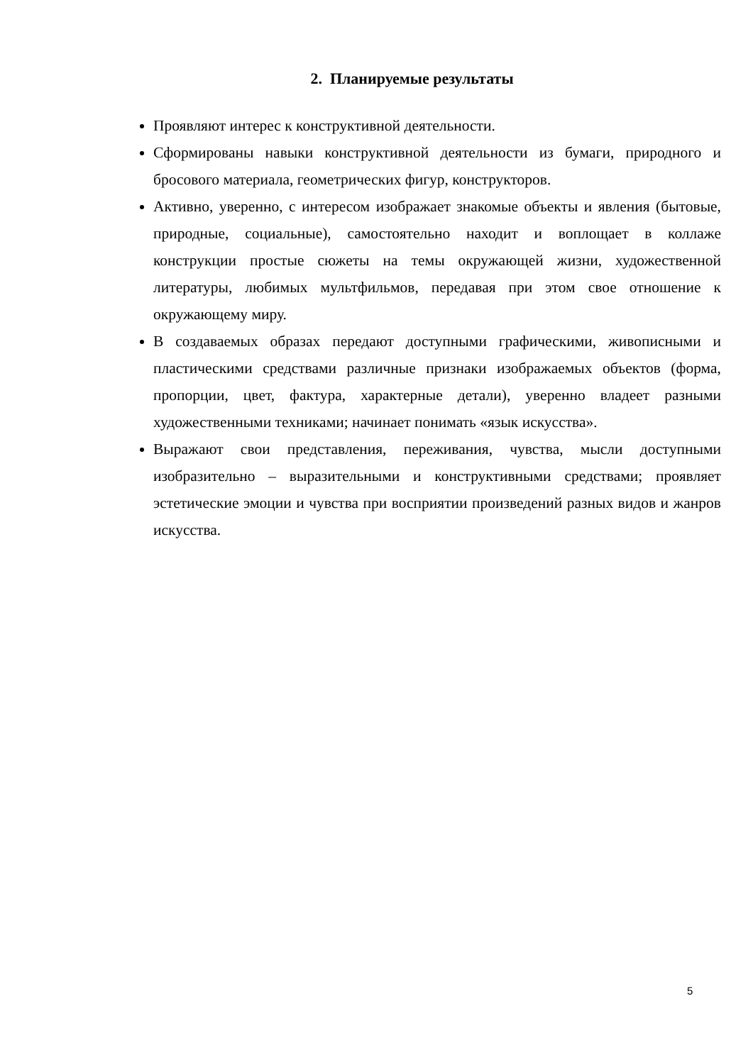2. Планируемые результаты
Проявляют интерес к конструктивной деятельности.
Сформированы навыки конструктивной деятельности из бумаги, природного и бросового материала, геометрических фигур, конструкторов.
Активно, уверенно, с интересом изображает знакомые объекты и явления (бытовые, природные, социальные), самостоятельно находит и воплощает в коллаже конструкции простые сюжеты на темы окружающей жизни, художественной литературы, любимых мультфильмов, передавая при этом свое отношение к окружающему миру.
В создаваемых образах передают доступными графическими, живописными и пластическими средствами различные признаки изображаемых объектов (форма, пропорции, цвет, фактура, характерные детали), уверенно владеет разными художественными техниками; начинает понимать «язык искусства».
Выражают свои представления, переживания, чувства, мысли доступными изобразительно – выразительными и конструктивными средствами; проявляет эстетические эмоции и чувства при восприятии произведений разных видов и жанров искусства.
5